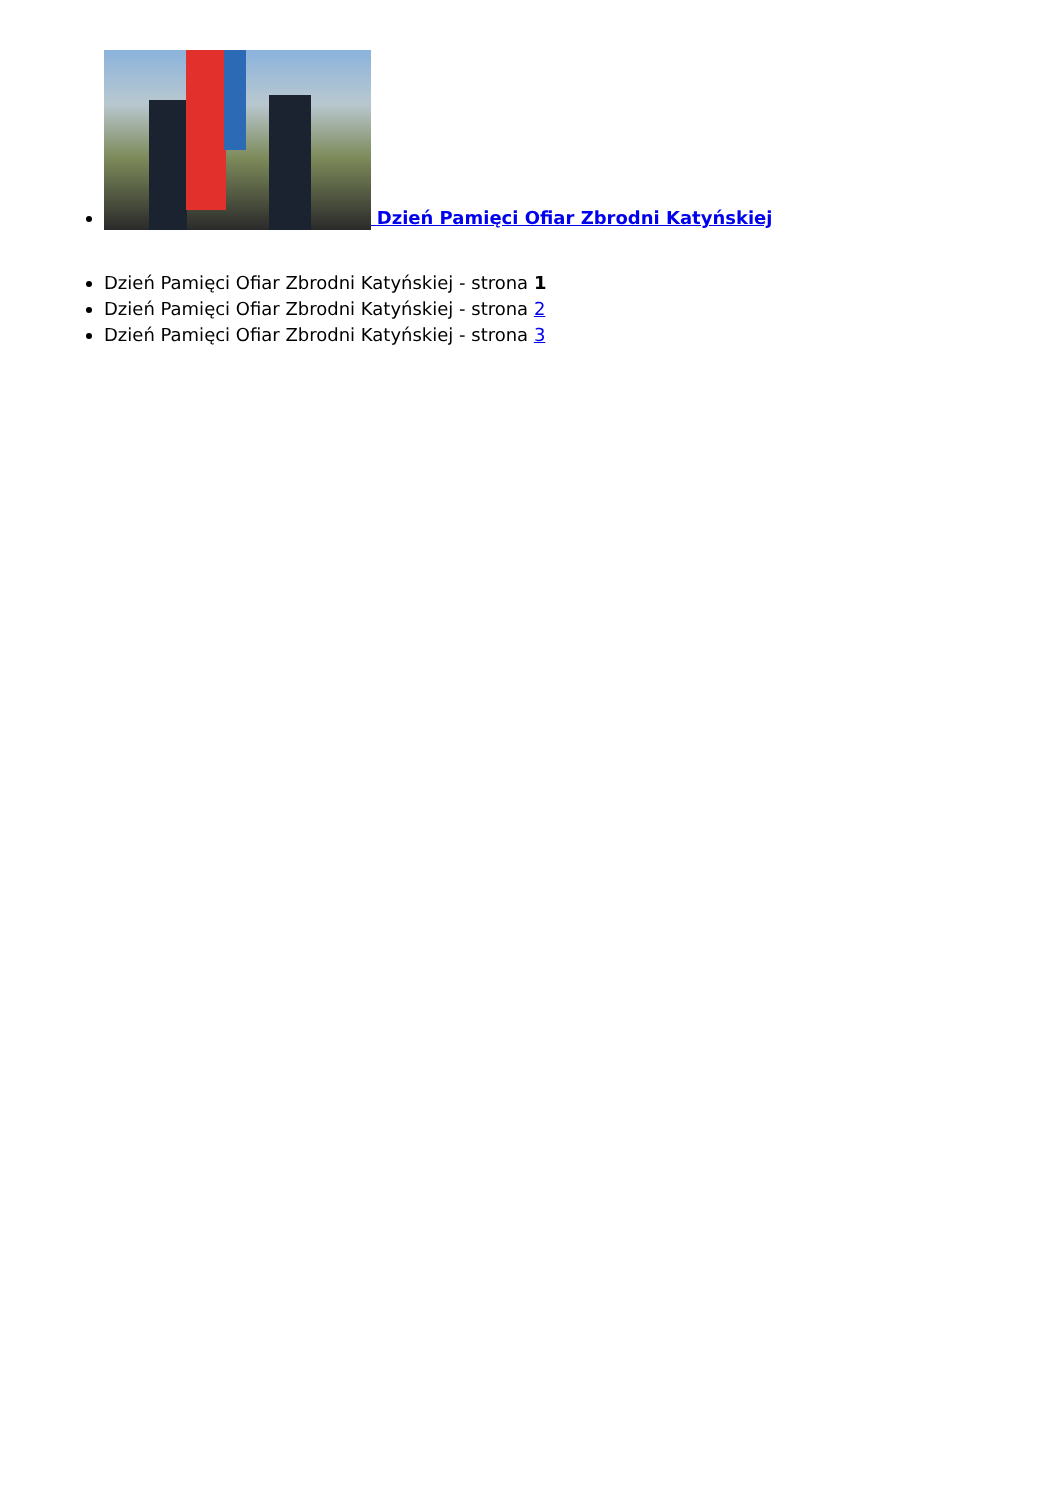Dzień Pamięci Ofiar Zbrodni Katyńskiej
Dzień Pamięci Ofiar Zbrodni Katyńskiej - strona 1
Dzień Pamięci Ofiar Zbrodni Katyńskiej - strona 2
Dzień Pamięci Ofiar Zbrodni Katyńskiej - strona 3